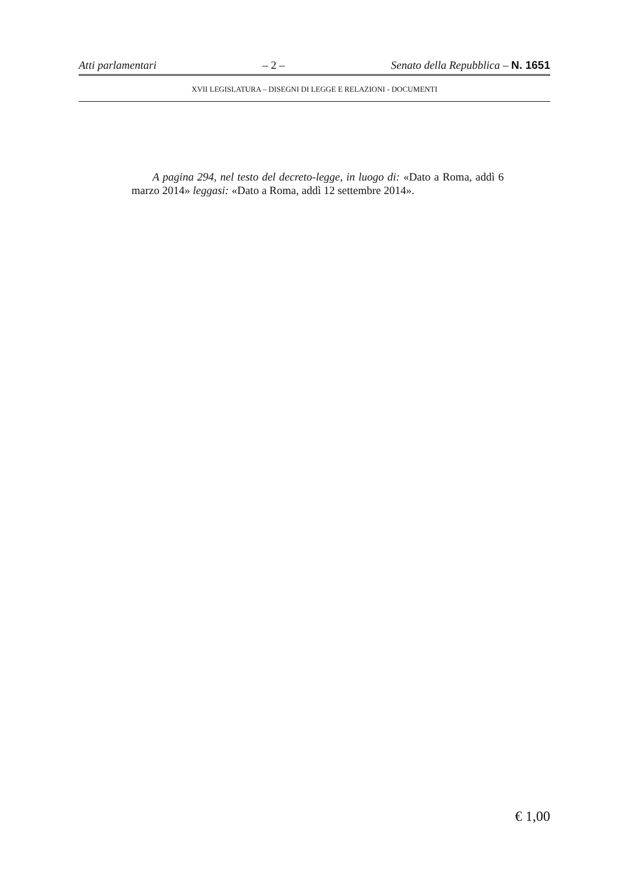Atti parlamentari – 2 – Senato della Repubblica – N. 1651
XVII LEGISLATURA – DISEGNI DI LEGGE E RELAZIONI - DOCUMENTI
A pagina 294, nel testo del decreto-legge, in luogo di: «Dato a Roma, addì 6 marzo 2014» leggasi: «Dato a Roma, addì 12 settembre 2014».
€ 1,00